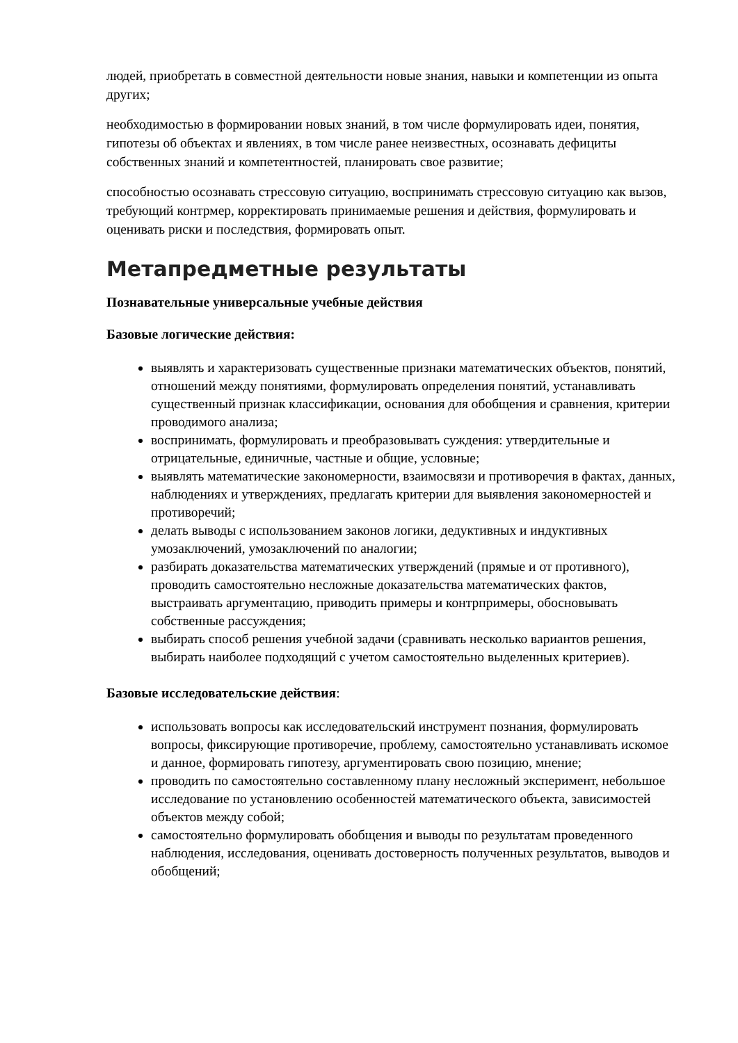людей, приобретать в совместной деятельности новые знания, навыки и компетенции из опыта других;
необходимостью в формировании новых знаний, в том числе формулировать идеи, понятия, гипотезы об объектах и явлениях, в том числе ранее неизвестных, осознавать дефициты собственных знаний и компетентностей, планировать свое развитие;
способностью осознавать стрессовую ситуацию, воспринимать стрессовую ситуацию как вызов, требующий контрмер, корректировать принимаемые решения и действия, формулировать и оценивать риски и последствия, формировать опыт.
Метапредметные результаты
Познавательные универсальные учебные действия
Базовые логические действия:
выявлять и характеризовать существенные признаки математических объектов, понятий, отношений между понятиями, формулировать определения понятий, устанавливать существенный признак классификации, основания для обобщения и сравнения, критерии проводимого анализа;
воспринимать, формулировать и преобразовывать суждения: утвердительные и отрицательные, единичные, частные и общие, условные;
выявлять математические закономерности, взаимосвязи и противоречия в фактах, данных, наблюдениях и утверждениях, предлагать критерии для выявления закономерностей и противоречий;
делать выводы с использованием законов логики, дедуктивных и индуктивных умозаключений, умозаключений по аналогии;
разбирать доказательства математических утверждений (прямые и от противного), проводить самостоятельно несложные доказательства математических фактов, выстраивать аргументацию, приводить примеры и контрпримеры, обосновывать собственные рассуждения;
выбирать способ решения учебной задачи (сравнивать несколько вариантов решения, выбирать наиболее подходящий с учетом самостоятельно выделенных критериев).
Базовые исследовательские действия:
использовать вопросы как исследовательский инструмент познания, формулировать вопросы, фиксирующие противоречие, проблему, самостоятельно устанавливать искомое и данное, формировать гипотезу, аргументировать свою позицию, мнение;
проводить по самостоятельно составленному плану несложный эксперимент, небольшое исследование по установлению особенностей математического объекта, зависимостей объектов между собой;
самостоятельно формулировать обобщения и выводы по результатам проведенного наблюдения, исследования, оценивать достоверность полученных результатов, выводов и обобщений;